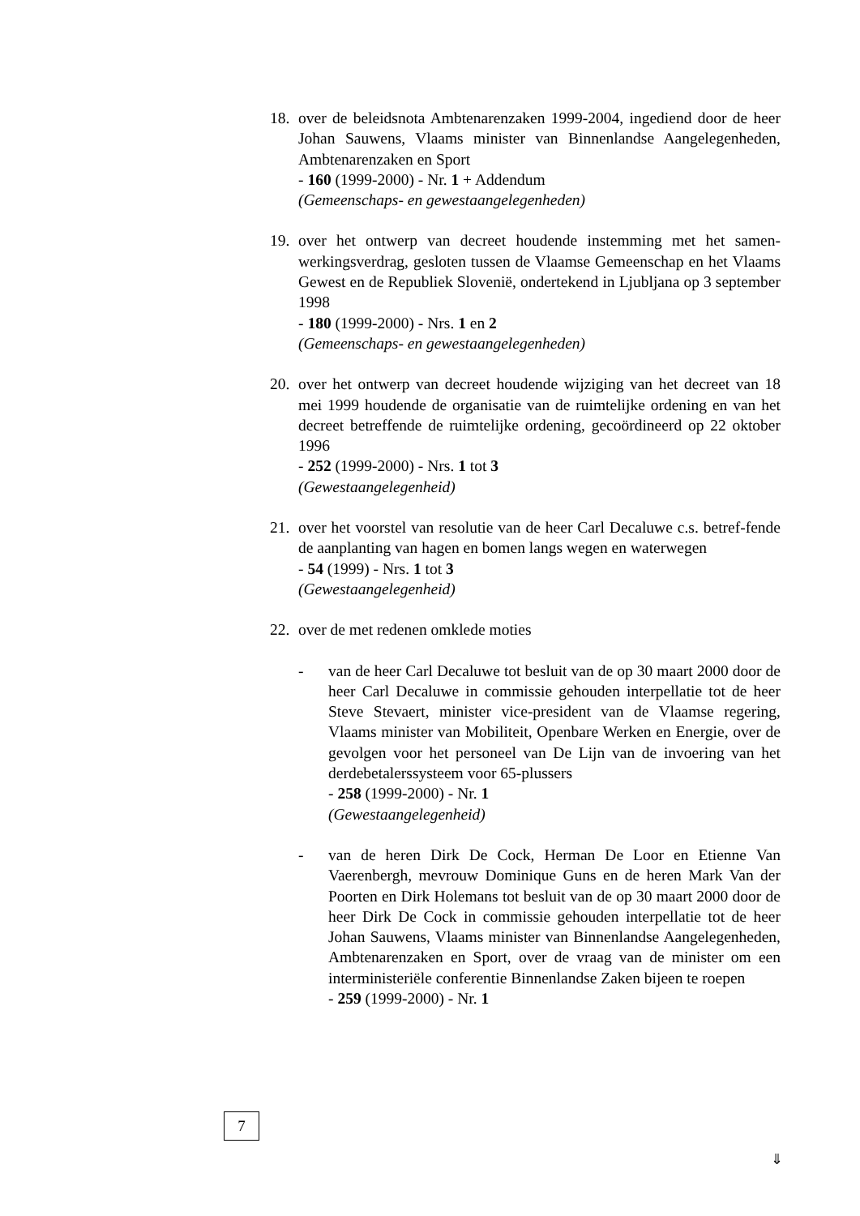18.
over de beleidsnota Ambtenarenzaken 1999-2004, ingediend door de heer Johan Sauwens, Vlaams minister van Binnenlandse Aangelegenheden, Ambtenarenzaken en Sport
- 160 (1999-2000) - Nr. 1 + Addendum
(Gemeenschaps- en gewestaangelegenheden)
19.
over het ontwerp van decreet houdende instemming met het samen-werkingsverdrag, gesloten tussen de Vlaamse Gemeenschap en het Vlaams Gewest en de Republiek Slovenië, ondertekend in Ljubljana op 3 september 1998
- 180 (1999-2000) - Nrs. 1 en 2
(Gemeenschaps- en gewestaangelegenheden)
20.
over het ontwerp van decreet houdende wijziging van het decreet van 18 mei 1999 houdende de organisatie van de ruimtelijke ordening en van het decreet betreffende de ruimtelijke ordening, gecoördineerd op 22 oktober 1996
- 252 (1999-2000) - Nrs. 1 tot 3
(Gewestaangelegenheid)
21.
over het voorstel van resolutie van de heer Carl Decaluwe c.s. betref-fende de aanplanting van hagen en bomen langs wegen en waterwegen
- 54 (1999) - Nrs. 1 tot 3
(Gewestaangelegenheid)
22.
over de met redenen omklede moties
- van de heer Carl Decaluwe tot besluit van de op 30 maart 2000 door de heer Carl Decaluwe in commissie gehouden interpellatie tot de heer Steve Stevaert, minister vice-president van de Vlaamse regering, Vlaams minister van Mobiliteit, Openbare Werken en Energie, over de gevolgen voor het personeel van De Lijn van de invoering van het derdebetalerssysteem voor 65-plussers
- 258 (1999-2000) - Nr. 1
(Gewestaangelegenheid)
- van de heren Dirk De Cock, Herman De Loor en Etienne Van Vaerenbergh, mevrouw Dominique Guns en de heren Mark Van der Poorten en Dirk Holemans tot besluit van de op 30 maart 2000 door de heer Dirk De Cock in commissie gehouden interpellatie tot de heer Johan Sauwens, Vlaams minister van Binnenlandse Aangelegenheden, Ambtenarenzaken en Sport, over de vraag van de minister om een interministeriële conferentie Binnenlandse Zaken bijeen te roepen
- 259 (1999-2000) - Nr. 1
7
⇓